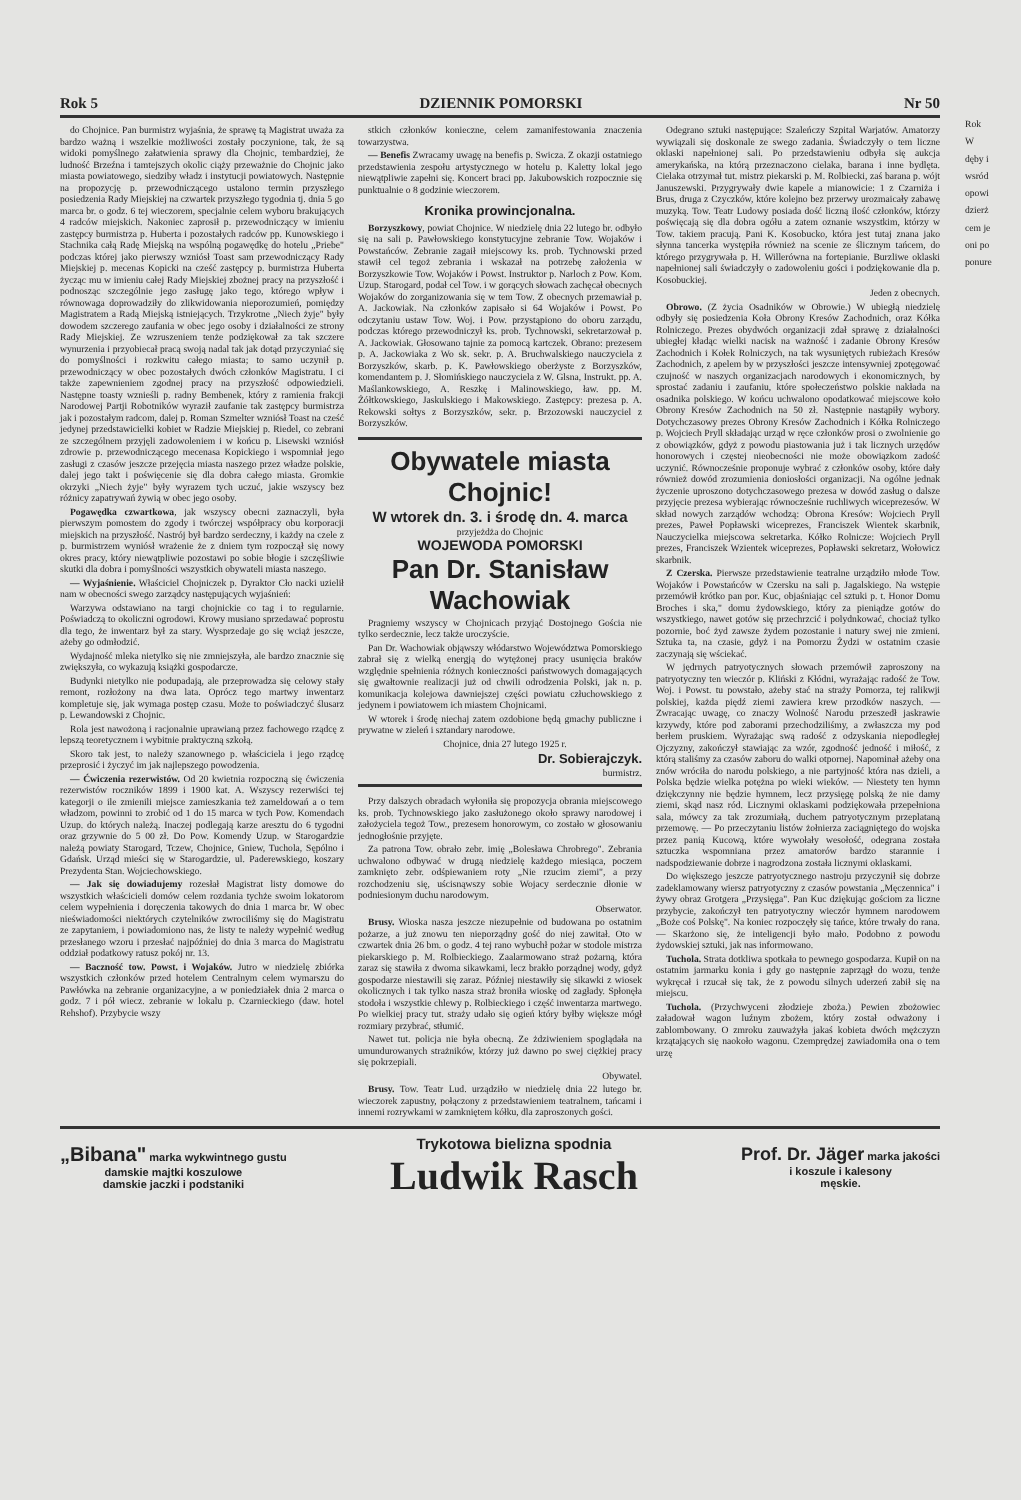Rok 5 DZIENNIK POMORSKI Nr 50
do Chojnice. Pan burmistrz wyjaśnia, że sprawę tą Magistrat uważa za bardzo ważną i wszelkie możliwości zostały poczynione, tak, że są widoki pomyślnego załatwienia sprawy dla Chojnic, tembardziej, że ludność Brzeźna i tamtejszych okolic ciąży przeważnie do Chojnic jako miasta powiatowego, siedziby władz i instytucji powiatowych. Następnie na propozycję p. przewodniczącego ustalono termin przyszłego posiedzenia Rady Miejskiej na czwartek przyszłego tygodnia tj. dnia 5 go marca br. o godz. 6 tej wieczorem, specjalnie celem wyboru brakujących 4 radców miejskich. Nakoniec zaprosił p. przewodniczący w imieniu zastępcy burmistrza p. Huberta i pozostałych radców pp. Kunowskiego i Stachnika całą Radę Miejską na wspólną pogawędkę do hotelu „Priebe" podczas której jako pierwszy wzniósł Toast sam przewodniczący Rady Miejskiej p. mecenas Kopicki na cześć zastępcy p. burmistrza Huberta życząc mu w imieniu całej Rady Miejskiej zbożnej pracy na przyszłość i podnosząc szczególnie jego zasługę jako tego, którego wpływ i równowaga doprowadziły do zlikwidowania nieporozumień, pomiędzy Magistratem a Radą Miejską istniejących. Trzykrotne „Niech żyje" były dowodem szczerego zaufania w obec jego osoby i działalności ze strony Rady Miejskiej. Ze wzruszeniem tenże podziękował za tak szczere wynurzenia i przyobiecał pracą swoją nadal tak jak dotąd przyczyniać się do pomyślności i rozkwitu całego miasta; to samo uczynił p. przewodniczący w obec pozostałych dwóch członków Magistratu. I ci także zapewnieniem zgodnej pracy na przyszłość odpowiedzieli. Następne toasty wznieśli p. radny Bembenek, który z ramienia frakcji Narodowej Partji Robotników wyraził zaufanie tak zastępcy burmistrza jak i pozostałym radcom, dalej p. Roman Szmelter wzniósł Toast na cześć jedynej przedstawicielki kobiet w Radzie Miejskiej p. Riedel, co zebrani ze szczególnem przyjęli zadowoleniem i w końcu p. Lisewski wzniósł zdrowie p. przewodniczącego mecenasa Kopickiego i wspomniał jego zasługi z czasów jeszcze przejęcia miasta naszego przez władze polskie, dalej jego takt i poświęcenie się dla dobra całego miasta. Gromkie okrzyki „Niech żyje" były wyrazem tych uczuć, jakie wszyscy bez różnicy zapatrywań żywią w obec jego osoby.
Pogawędka czwartkowa, jak wszyscy obecni zaznaczyli, była pierwszym pomostem do zgody i twórczej współpracy obu korporacji miejskich na przyszłość. Nastrój był bardzo serdeczny, i każdy na czele z p. burmistrzem wyniósł wrażenie że z dniem tym rozpoczął się nowy okres pracy, który niewątpliwie pozostawi po sobie błogie i szczęśliwie skutki dla dobra i pomyślności wszystkich obywateli miasta naszego.
— Wyjaśnienie. Właściciel Chojniczek p. Dyraktor Cło nacki uzielił nam w obecności swego zarządcy następujących wyjaśnień:
Warzywa odstawiano na targi chojnickie co tag i to regularnie. Poświadczą to okoliczni ogrodowi. Krowy musiano sprzedawać poprostu dla tego, że inwentarz był za stary. Wysprzedaje go się wciąż jeszcze, ażeby go odmłodzić.
Wydajność mleka nietylko się nie zmniejszyła, ale bardzo znacznie się zwiększyła, co wykazują książki gospodarcze.
Budynki nietylko nie podupadają, ale przeprowadza się celowy stały remont, rozłożony na dwa lata. Oprócz tego martwy inwentarz kompletuje się, jak wymaga postęp czasu. Może to poświadczyć ślusarz p. Lewandowski z Chojnic.
Rola jest nawożoną i racjonalnie uprawianą przez fachowego rządcę z lepszą teoretycznem i wybitnie praktyczną szkołą.
Skoro tak jest, to należy szanownego p. właściciela i jego rządcę przeprosić i życzyć im jak najlepszego powodzenia.
— Ćwiczenia rezerwistów. Od 20 kwietnia rozpoczną się ćwiczenia rezerwistów roczników 1899 i 1900 kat. A. Wszyscy rezerwiści tej kategorji o ile zmienili miejsce zamieszkania też zameldowań a o tem władzom, powinni to zrobić od 1 do 15 marca w tych Pow. Komendach Uzup. do których należą. Inaczej podlegają karze aresztu do 6 tygodni oraz grzywnie do 5 00 zł. Do Pow. Komendy Uzup. w Starogardzie należą powiaty Starogard, Tczew, Chojnice, Gniew, Tuchola, Sępólno i Gdańsk. Urząd mieści się w Starogardzie, ul. Paderewskiego, koszary Prezydenta Stan. Wojciechowskiego.
— Jak się dowiadujemy rozesłał Magistrat listy domowe do wszystkich właścicieli domów celem rozdania tychże swoim lokatorom celem wypełnienia i doręczenia takowych do dnia 1 marca br. W obec nieświadomości niektórych czytelników zwrociliśmy się do Magistratu ze zapytaniem, i powiadomiono nas, że listy te należy wypełnić według przesłanego wzoru i przesłać najpóźniej do dnia 3 marca do Magistratu oddział podatkowy ratusz pokój nr. 13.
— Baczność tow. Powst. i Wojaków. Jutro w niedzielę zbiórka wszystkich członków przed hotelem Centralnym celem wymarszu do Pawłówka na zebranie organizacyjne, a w poniedziałek dnia 2 marca o godz. 7 i pół wiecz. zebranie w lokalu p. Czarnieckiego (daw. hotel Rehshof). Przybycie wszy
stkich członków konieczne, celem zamanifestowania znaczenia towarzystwa.
— Benefis Zwracamy uwagę na benefis p. Swicza. Z okazji ostatniego przedstawienia zespołu artystycznego w hotelu p. Kaletty lokal jego niewątpliwie zapełni się. Koncert braci pp. Jakubowskich rozpocznie się punktualnie o 8 godzinie wieczorem.
Kronika prowincjonalna.
Borzyszkowy, powiat Chojnice. W niedzielę dnia 22 lutego br. odbyło się na sali p. Pawłowskiego konstytucyjne zebranie Tow. Wojaków i Powstańców. Zebranie zagaił miejscowy ks. prob. Tychnowski przed stawił cel tegoż zebrania i wskazał na potrzebę założenia w Borzyszkowie Tow. Wojaków i Powst. Instruktor p. Narloch z Pow. Kom. Uzup. Starogard, podał cel Tow. i w gorących słowach zachęcał obecnych Wojaków do zorganizowania się w tem Tow. Z obecnych przemawiał p. A. Jackowiak. Na członków zapisało si 64 Wojaków i Powst. Po odczytaniu ustaw Tow. Woj. i Pow. przystąpiono do oboru zarządu, podczas którego przewodniczył ks. prob. Tychnowski, sekretarzował p. A. Jackowiak. Głosowano tajnie za pomocą kartczek. Obrano: prezesem p. A. Jackowiaka z Wo sk. sekr. p. A. Bruchwalskiego nauczyciela z Borzyszków, skarb. p. K. Pawłowskiego oberżyste z Borzyszków, komendantem p. J. Słomińskiego nauczyciela z W. Glsna, Instrukt. pp. A. Maślankowskiego, A. Reszkę i Malinowskiego, ław. pp. M. Żółtkowskiego, Jaskulskiego i Makowskiego. Zastępcy: prezesa p. A. Rekowski sołtys z Borzyszków, sekr. p. Brzozowski nauczyciel z Borzyszków.
Obywatele miasta Chojnic!
W wtorek dn. 3. i środę dn. 4. marca
przyjeżdża do Chojnic
WOJEWODA POMORSKI
Pan Dr. Stanisław Wachowiak
Pragniemy wszyscy w Chojnicach przyjąć Dostojnego Gościa nie tylko serdecznie, lecz także uroczyście.
Pan Dr. Wachowiak objąwszy włódarstwo Województwa Pomorskiego zabrał się z wielką energją do wytężonej pracy usunięcia braków względnie spełnienia różnych konieczności państwowych domagających się gwałtownie realizacji już od chwili odrodzenia Polski, jak n. p. komunikacja kolejowa dawniejszej części powiatu człuchowskiego z jedynem i powiatowem ich miastem Chojnicami.
W wtorek i środę niechaj zatem ozdobione będą gmachy publiczne i prywatne w zieleń i sztandary narodowe.
Chojnice, dnia 27 lutego 1925 r.
Dr. Sobierajczyk.
burmistrz.
Przy dalszych obradach wyłoniła się propozycja obrania miejscowego ks. prob. Tychnowskiego jako zasłużonego około sprawy narodowej i założyciela tegoż Tow., prezesem honorowym, co zostało w głosowaniu jednogłośnie przyjęte.
Za patrona Tow. obrało zebr. imię „Bolesława Chrobrego". Zebrania uchwalono odbywać w drugą niedzielę każdego miesiąca, poczem zamknięto zebr. odśpiewaniem roty „Nie rzucim ziemi", a przy rozchodzeniu się, uścisnąwszy sobie Wojacy serdecznie dłonie w podniesionym duchu narodowym.
Obserwator.
Brusy. Wioska nasza jeszcze niezupełnie od budowana po ostatnim pożarze, a już znowu ten nieporządny gość do niej zawitał. Oto w czwartek dnia 26 bm. o godz. 4 tej rano wybuchł pożar w stodole mistrza piekarskiego p. M. Rolbieckiego. Zaalarmowano straż pożarną, która zaraz się stawiła z dwoma sikawkami, lecz brakło porządnej wody, gdyż gospodarze niestawili się zaraz. Później niestawiły się sikawki z wiosek okolicznych i tak tylko nasza straż broniła wioskę od zagłady. Spłonęła stodoła i wszystkie chlewy p. Rolbieckiego i część inwentarza martwego. Po wielkiej pracy tut. straży udało się ogień który byłby większe mógł rozmiary przybrać, stłumić.
Nawet tut. policja nie była obecną. Ze żdziwieniem spoglądała na umundurowanych strażników, którzy już dawno po swej ciężkiej pracy się pokrzepiali.
Obywatel.
Brusy. Tow. Teatr Lud. urządziło w niedzielę dnia 22 lutego br. wieczorek zapustny, połączony z przedstawieniem teatralnem, tańcami i innemi rozrywkami w zamkniętem kółku, dla zaproszonych gości.
Odegrano sztuki następujące: Szaleńczy Szpital Warjatów. Amatorzy wywiązali się doskonale ze swego zadania. Świadczyły o tem liczne oklaski napełnionej sali. Po przedstawieniu odbyła się aukcja amerykańska, na którą przeznaczono cielaka, barana i inne bydlęta. Cielaka otrzymał tut. mistrz piekarski p. M. Rolbiecki, zaś barana p. wójt Januszewski. Przygrywały dwie kapele a mianowicie: 1 z Czarniża i Brus, druga z Czyczków, które kolejno bez przerwy urozmaicały zabawę muzyką. Tow. Teatr Ludowy posiada dość liczną ilość członków, którzy poświęcają się dla dobra ogółu a zatem oznanie wszystkim, którzy w Tow. takiem pracują. Pani K. Kosobucko, która jest tutaj znana jako słynna tancerka występiła również na scenie ze ślicznym tańcem, do którego przygrywała p. H. Willerówna na fortepianie. Burzliwe oklaski napełnionej sali świadczyły o zadowoleniu gości i podziękowanie dla p. Kosobuckiej.
Jeden z obecnych.
Obrowo. (Z życia Osadników w Obrowie.) W ubiegłą niedzielę odbyły się posiedzenia Koła Obrony Kresów Zachodnich, oraz Kółka Rolniczego. Prezes obydwóch organizacji zdał sprawę z działalności ubiegłej kładąc wielki nacisk na ważność i zadanie Obrony Kresów Zachodnich i Kołek Rolniczych, na tak wysuniętych rubieżach Kresów Zachodnich, z apelem by w przyszłości jeszcze intensywniej zpotęgować czujność w naszych organizacjach narodowych i ekonomicznych, by sprostać zadaniu i zaufaniu, które społeczeństwo polskie nakłada na osadnika polskiego. W końcu uchwalono opodatkować miejscowe koło Obrony Kresów Zachodnich na 50 zł. Następnie nastąpiły wybory. Dotychczasowy prezes Obrony Kresów Zachodnich i Kółka Rolniczego p. Wojciech Pryll składając urząd w ręce członków prosi o zwolnienie go z obowiązków, gdyż z powodu piastowania już i tak licznych urzędów honorowych i częstej nieobecności nie może obowiązkom zadość uczynić. Równocześnie proponuje wybrać z członków osoby, które dały również dowód zrozumienia doniosłości organizacji. Na ogólne jednak życzenie uproszono dotychczasowego prezesa w dowód zasług o dalsze przyjęcie prezesa wybierając równocześnie ruchliwych wiceprezesów. W skład nowych zarządów wchodzą: Obrona Kresów: Wojciech Pryll prezes, Paweł Popławski wiceprezes, Franciszek Wientek skarbnik, Nauczycielka miejscowa sekretarka. Kółko Rolnicze: Wojciech Pryll prezes, Franciszek Wzientek wiceprezes, Popławski sekretarz, Wołowicz skarbnik.
Z Czerska. Pierwsze przedstawienie teatralne urządziło młode Tow. Wojaków i Powstańców w Czersku na sali p. Jagalskiego. Na wstępie przemówił krótko pan por. Kuc, objaśniając cel sztuki p. t. Honor Domu Broches i ska," domu żydowskiego, który za pieniądze gotów do wszystkiego, nawet gotów się przechrzcić i polydnkować, chociaż tylko pozornie, boć żyd zawsze żydem pozostanie i natury swej nie zmieni. Sztuka ta, na czasie, gdyż i na Pomorzu Żydzi w ostatnim czasie zaczynają się wściekać.
W jędrnych patryotycznych słowach przemówił zaproszony na patryotyczny ten wieczór p. Kliński z Kłódni, wyrażając radość że Tow. Woj. i Powst. tu powstało, ażeby stać na straży Pomorza, tej ralikwji polskiej, każda piędź ziemi zawiera krew przodków naszych. — Zwracając uwagę, co znaczy Wolność Narodu przeszedł jaskrawie krzywdy, które pod zaborami przechodziliśmy, a zwłaszcza my pod berłem pruskiem. Wyrażając swą radość z odzyskania niepodległej Ojczyzny, zakończył stawiając za wzór, zgodność jedność i miłość, z którą staliśmy za czasów zaboru do walki otpornej. Napominał ażeby ona znów wróciła do narodu polskiego, a nie partyjność która nas dzieli, a Polska będzie wielka potężna po wieki wieków. — Niestety ten hymn dziękczynny nie będzie hymnem, lecz przysięgę polską że nie damy ziemi, skąd nasz ród. Licznymi oklaskami podziękowała przepełniona sala, mówcy za tak zrozumiałą, duchem patryotycznym przeplataną przemowę. — Po przeczytaniu listów żołnierza zaciągniętego do wojska przez panią Kucową, które wywołały wesołość, odegrana została sztuczka wspomniana przez amatorów bardzo starannie i nadspodziewanie dobrze i nagrodzona została licznymi oklaskami.
Do większego jeszcze patryotycznego nastroju przyczynił się dobrze zadeklamowany wiersz patryotyczny z czasów powstania „Męczennica" i żywy obraz Grotgera „Przysięga". Pan Kuc dziękując gościom za liczne przybycie, zakończył ten patryotyczny wieczór hymnem narodowem „Boże coś Polskę". Na koniec rozpoczęły się tańce, które trwały do rana. — Skarżono się, że inteligencji było mało. Podobno z powodu żydowskiej sztuki, jak nas informowano.
Tuchola. Strata dotkliwa spotkała to pewnego gospodarza. Kupił on na ostatnim jarmarku konia i gdy go następnie zaprzągł do wozu, tenże wykręcał i rzucał się tak, że z powodu silnych uderzeń zabił się na miejscu.
Tuchola. (Przychwyceni złodzieje zboża.) Pewien zbożowiec załadował wagon luźnym zbożem, który został odważony i zablombowany. O zmroku zauważyła jakaś kobieta dwóch mężczyzn krzątających się naokoło wagonu. Czemprędzej zawiadomiła ona o tem urzę
„Bibana" marka wykwintnego gustu
damskie majtki koszulowe
damskie jaczki i podstaniki
Trykotowa bielizna spodnia
Ludwik Rasch
Prof. Dr. Jäger marka jakości
i koszule i kalesony
męskie.
Rok
W
dęby i
wsród
opowi
dzierż
cem je
oni po
ponure